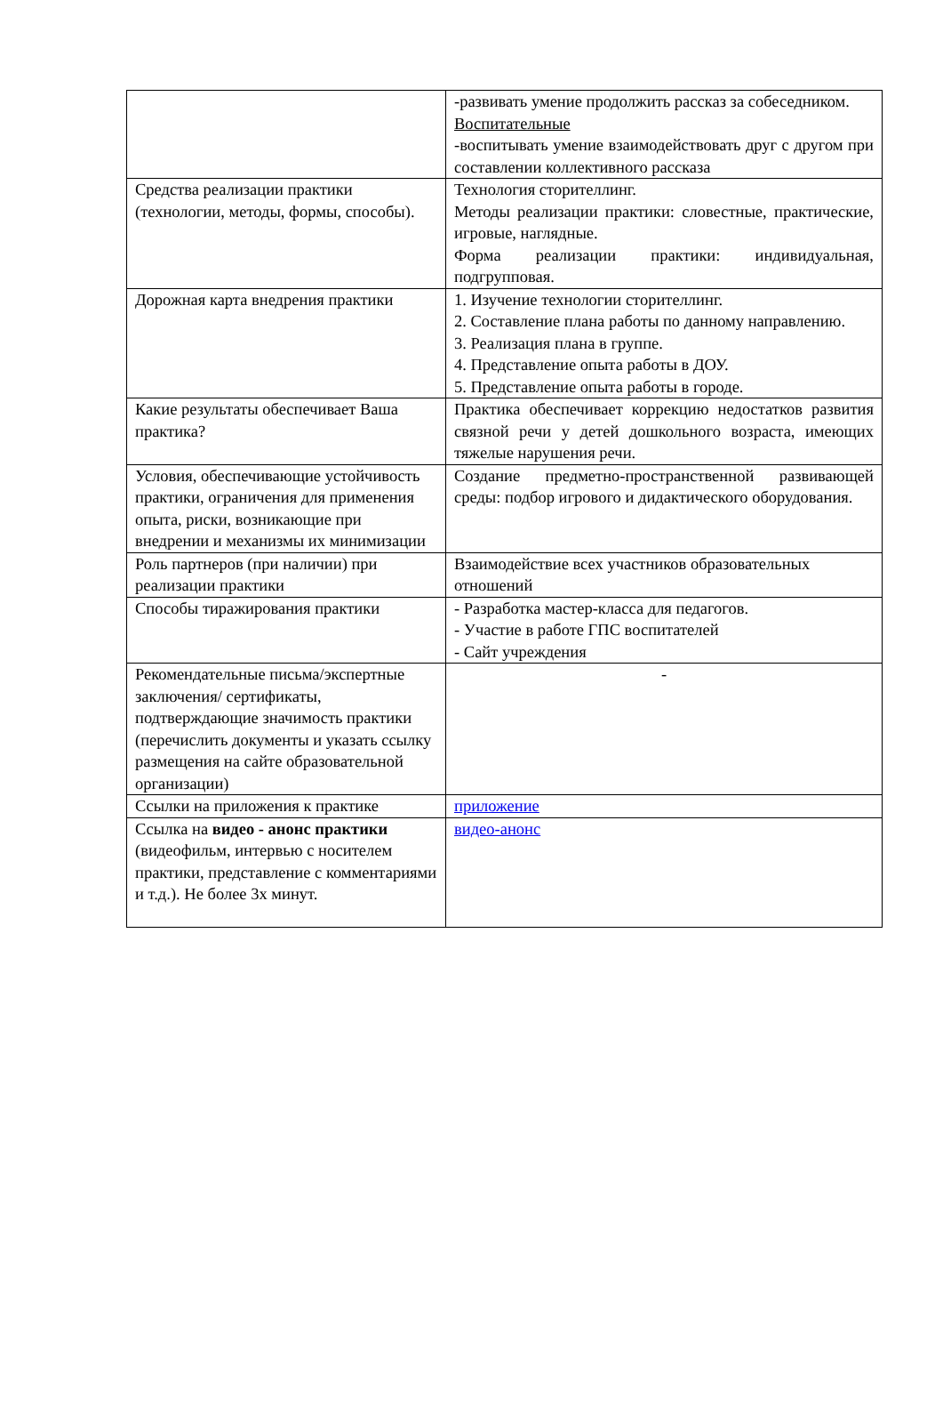| | -развивать умение продолжить рассказ за собеседником. Воспитательные -воспитывать умение взаимодействовать друг с другом при составлении коллективного рассказа |
| Средства реализации практики (технологии, методы, формы, способы). | Технология сторителлинг. Методы реализации практики: словестные, практические, игровые, наглядные. Форма реализации практики: индивидуальная, подгрупповая. |
| Дорожная карта внедрения практики | 1. Изучение технологии сторителлинг. 2. Составление плана работы по данному направлению. 3. Реализация плана в группе. 4. Представление опыта работы в ДОУ. 5. Представление опыта работы в городе. |
| Какие результаты обеспечивает Ваша практика? | Практика обеспечивает коррекцию недостатков развития связной речи у детей дошкольного возраста, имеющих тяжелые нарушения речи. |
| Условия, обеспечивающие устойчивость практики, ограничения для применения опыта, риски, возникающие при внедрении и механизмы их минимизации | Создание предметно-пространственной развивающей среды: подбор игрового и дидактического оборудования. |
| Роль партнеров (при наличии) при реализации практики | Взаимодействие всех участников образовательных отношений |
| Способы тиражирования практики | - Разработка мастер-класса для педагогов. - Участие в работе ГПС воспитателей - Сайт учреждения |
| Рекомендательные письма/экспертные заключения/ сертификаты, подтверждающие значимость практики (перечислить документы и указать ссылку размещения на сайте образовательной организации) | - |
| Ссылки на приложения к практике | приложение |
| Ссылка на видео - анонс практики (видеофильм, интервью с носителем практики, представление с комментариями и т.д.). Не более 3х минут. | видео-анонс |